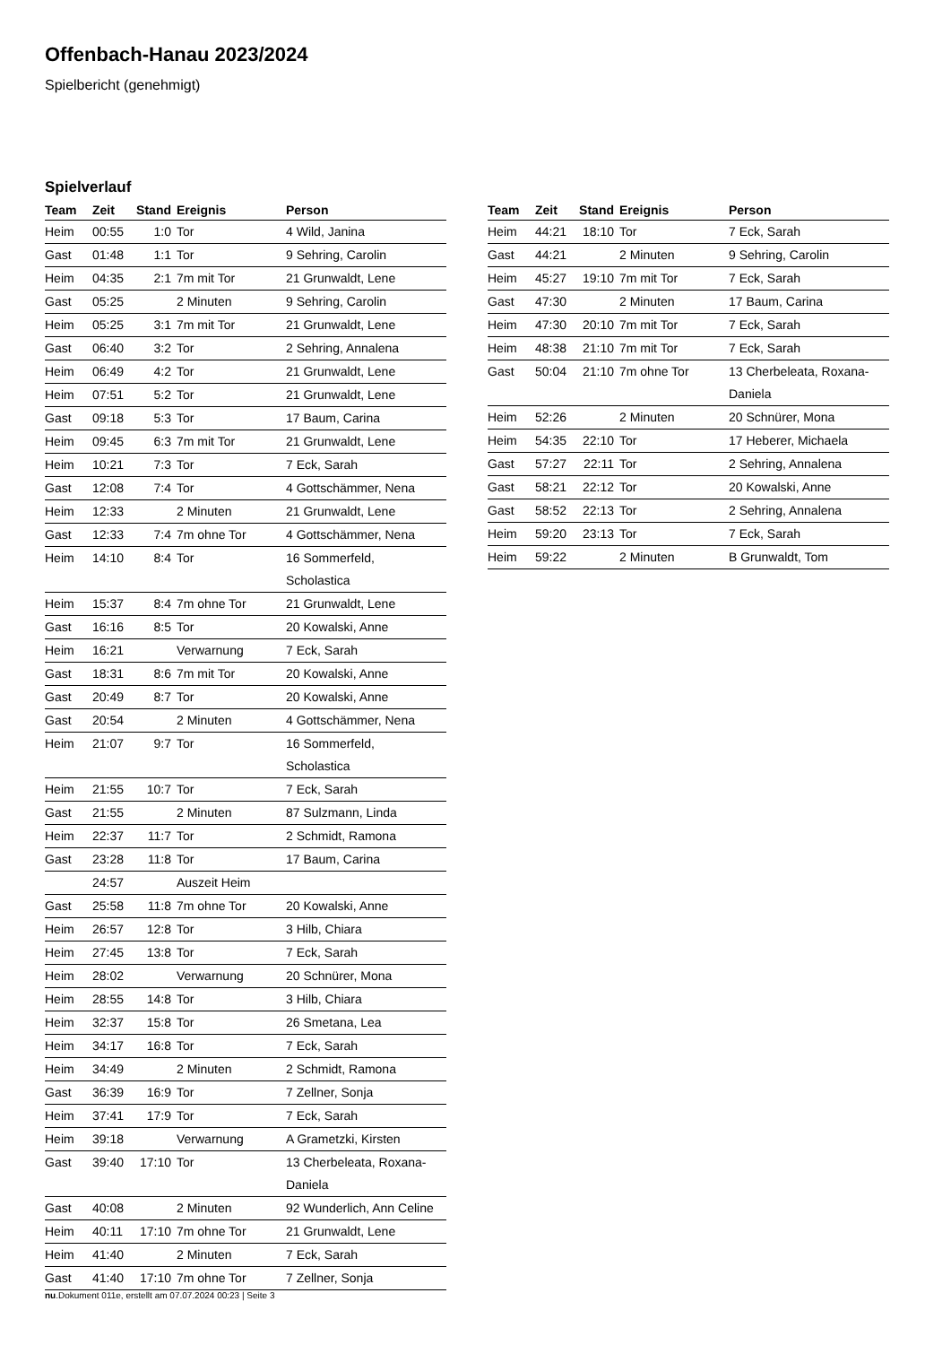Offenbach-Hanau 2023/2024
Spielbericht (genehmigt)
Spielverlauf
| Team | Zeit | Stand | Ereignis | Person |
| --- | --- | --- | --- | --- |
| Heim | 00:55 | 1:0 | Tor | 4 Wild, Janina |
| Gast | 01:48 | 1:1 | Tor | 9 Sehring, Carolin |
| Heim | 04:35 | 2:1 | 7m mit Tor | 21 Grunwaldt, Lene |
| Gast | 05:25 | | 2 Minuten | 9 Sehring, Carolin |
| Heim | 05:25 | 3:1 | 7m mit Tor | 21 Grunwaldt, Lene |
| Gast | 06:40 | 3:2 | Tor | 2 Sehring, Annalena |
| Heim | 06:49 | 4:2 | Tor | 21 Grunwaldt, Lene |
| Heim | 07:51 | 5:2 | Tor | 21 Grunwaldt, Lene |
| Gast | 09:18 | 5:3 | Tor | 17 Baum, Carina |
| Heim | 09:45 | 6:3 | 7m mit Tor | 21 Grunwaldt, Lene |
| Heim | 10:21 | 7:3 | Tor | 7 Eck, Sarah |
| Gast | 12:08 | 7:4 | Tor | 4 Gottschämmer, Nena |
| Heim | 12:33 | | 2 Minuten | 21 Grunwaldt, Lene |
| Gast | 12:33 | 7:4 | 7m ohne Tor | 4 Gottschämmer, Nena |
| Heim | 14:10 | 8:4 | Tor | 16 Sommerfeld, Scholastica |
| Heim | 15:37 | 8:4 | 7m ohne Tor | 21 Grunwaldt, Lene |
| Gast | 16:16 | 8:5 | Tor | 20 Kowalski, Anne |
| Heim | 16:21 | | Verwarnung | 7 Eck, Sarah |
| Gast | 18:31 | 8:6 | 7m mit Tor | 20 Kowalski, Anne |
| Gast | 20:49 | 8:7 | Tor | 20 Kowalski, Anne |
| Gast | 20:54 | | 2 Minuten | 4 Gottschämmer, Nena |
| Heim | 21:07 | 9:7 | Tor | 16 Sommerfeld, Scholastica |
| Heim | 21:55 | 10:7 | Tor | 7 Eck, Sarah |
| Gast | 21:55 | | 2 Minuten | 87 Sulzmann, Linda |
| Heim | 22:37 | 11:7 | Tor | 2 Schmidt, Ramona |
| Gast | 23:28 | 11:8 | Tor | 17 Baum, Carina |
| | 24:57 | | Auszeit Heim | |
| Gast | 25:58 | 11:8 | 7m ohne Tor | 20 Kowalski, Anne |
| Heim | 26:57 | 12:8 | Tor | 3 Hilb, Chiara |
| Heim | 27:45 | 13:8 | Tor | 7 Eck, Sarah |
| Heim | 28:02 | | Verwarnung | 20 Schnürer, Mona |
| Heim | 28:55 | 14:8 | Tor | 3 Hilb, Chiara |
| Heim | 32:37 | 15:8 | Tor | 26 Smetana, Lea |
| Heim | 34:17 | 16:8 | Tor | 7 Eck, Sarah |
| Heim | 34:49 | | 2 Minuten | 2 Schmidt, Ramona |
| Gast | 36:39 | 16:9 | Tor | 7 Zellner, Sonja |
| Heim | 37:41 | 17:9 | Tor | 7 Eck, Sarah |
| Heim | 39:18 | | Verwarnung | A Grametzki, Kirsten |
| Gast | 39:40 | 17:10 | Tor | 13 Cherbeleata, Roxana- Daniela |
| Gast | 40:08 | | 2 Minuten | 92 Wunderlich, Ann Celine |
| Heim | 40:11 | 17:10 | 7m ohne Tor | 21 Grunwaldt, Lene |
| Heim | 41:40 | | 2 Minuten | 7 Eck, Sarah |
| Gast | 41:40 | 17:10 | 7m ohne Tor | 7 Zellner, Sonja |
| Team | Zeit | Stand | Ereignis | Person |
| --- | --- | --- | --- | --- |
| Heim | 44:21 | 18:10 | Tor | 7 Eck, Sarah |
| Gast | 44:21 | | 2 Minuten | 9 Sehring, Carolin |
| Heim | 45:27 | 19:10 | 7m mit Tor | 7 Eck, Sarah |
| Gast | 47:30 | | 2 Minuten | 17 Baum, Carina |
| Heim | 47:30 | 20:10 | 7m mit Tor | 7 Eck, Sarah |
| Heim | 48:38 | 21:10 | 7m mit Tor | 7 Eck, Sarah |
| Gast | 50:04 | 21:10 | 7m ohne Tor | 13 Cherbeleata, Roxana- Daniela |
| Heim | 52:26 | | 2 Minuten | 20 Schnürer, Mona |
| Heim | 54:35 | 22:10 | Tor | 17 Heberer, Michaela |
| Gast | 57:27 | 22:11 | Tor | 2 Sehring, Annalena |
| Gast | 58:21 | 22:12 | Tor | 20 Kowalski, Anne |
| Gast | 58:52 | 22:13 | Tor | 2 Sehring, Annalena |
| Heim | 59:20 | 23:13 | Tor | 7 Eck, Sarah |
| Heim | 59:22 | | 2 Minuten | B Grunwaldt, Tom |
nu.Dokument 011e, erstellt am 07.07.2024 00:23 | Seite 3